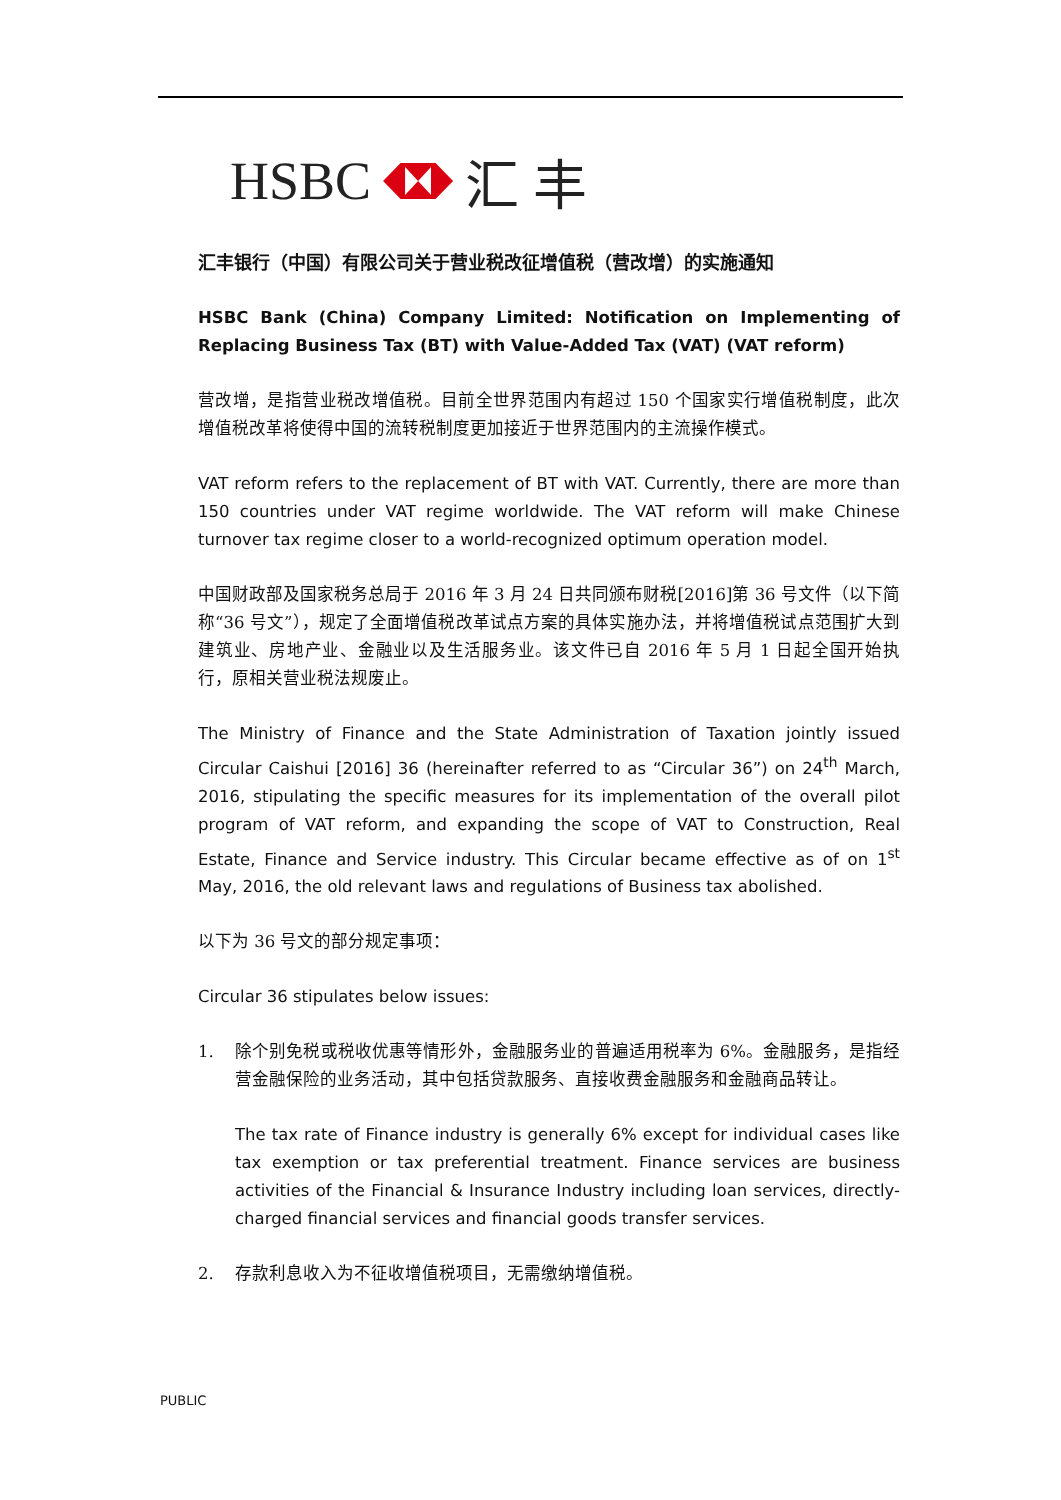HSBC 汇 丰
汇丰银行（中国）有限公司关于营业税改征增值税（营改增）的实施通知
HSBC Bank (China) Company Limited: Notification on Implementing of Replacing Business Tax (BT) with Value-Added Tax (VAT) (VAT reform)
营改增，是指营业税改增值税。目前全世界范围内有超过 150 个国家实行增值税制度，此次增值税改革将使得中国的流转税制度更加接近于世界范围内的主流操作模式。
VAT reform refers to the replacement of BT with VAT. Currently, there are more than 150 countries under VAT regime worldwide. The VAT reform will make Chinese turnover tax regime closer to a world-recognized optimum operation model.
中国财政部及国家税务总局于 2016 年 3 月 24 日共同颁布财税[2016]第 36 号文件（以下简称“36 号文”），规定了全面增值税改革试点方案的具体实施办法，并将增值税试点范围扩大到建筑业、房地产业、金融业以及生活服务业。该文件已自 2016 年 5 月 1 日起全国开始执行，原相关营业税法规废止。
The Ministry of Finance and the State Administration of Taxation jointly issued Circular Caishui [2016] 36 (hereinafter referred to as “Circular 36”) on 24<sup>th</sup> March, 2016, stipulating the specific measures for its implementation of the overall pilot program of VAT reform, and expanding the scope of VAT to Construction, Real Estate, Finance and Service industry. This Circular became effective as of on 1<sup>st</sup> May, 2016, the old relevant laws and regulations of Business tax abolished.
以下为 36 号文的部分规定事项：
Circular 36 stipulates below issues:
1. 除个别免税或税收优惠等情形外，金融服务业的普遍适用税率为 6%。金融服务，是指经营金融保险的业务活动，其中包括贷款服务、直接收费金融服务和金融商品转让。
The tax rate of Finance industry is generally 6% except for individual cases like tax exemption or tax preferential treatment. Finance services are business activities of the Financial & Insurance Industry including loan services, directly-charged financial services and financial goods transfer services.
2. 存款利息收入为不征收增值税项目，无需缴纳增值税。
PUBLIC